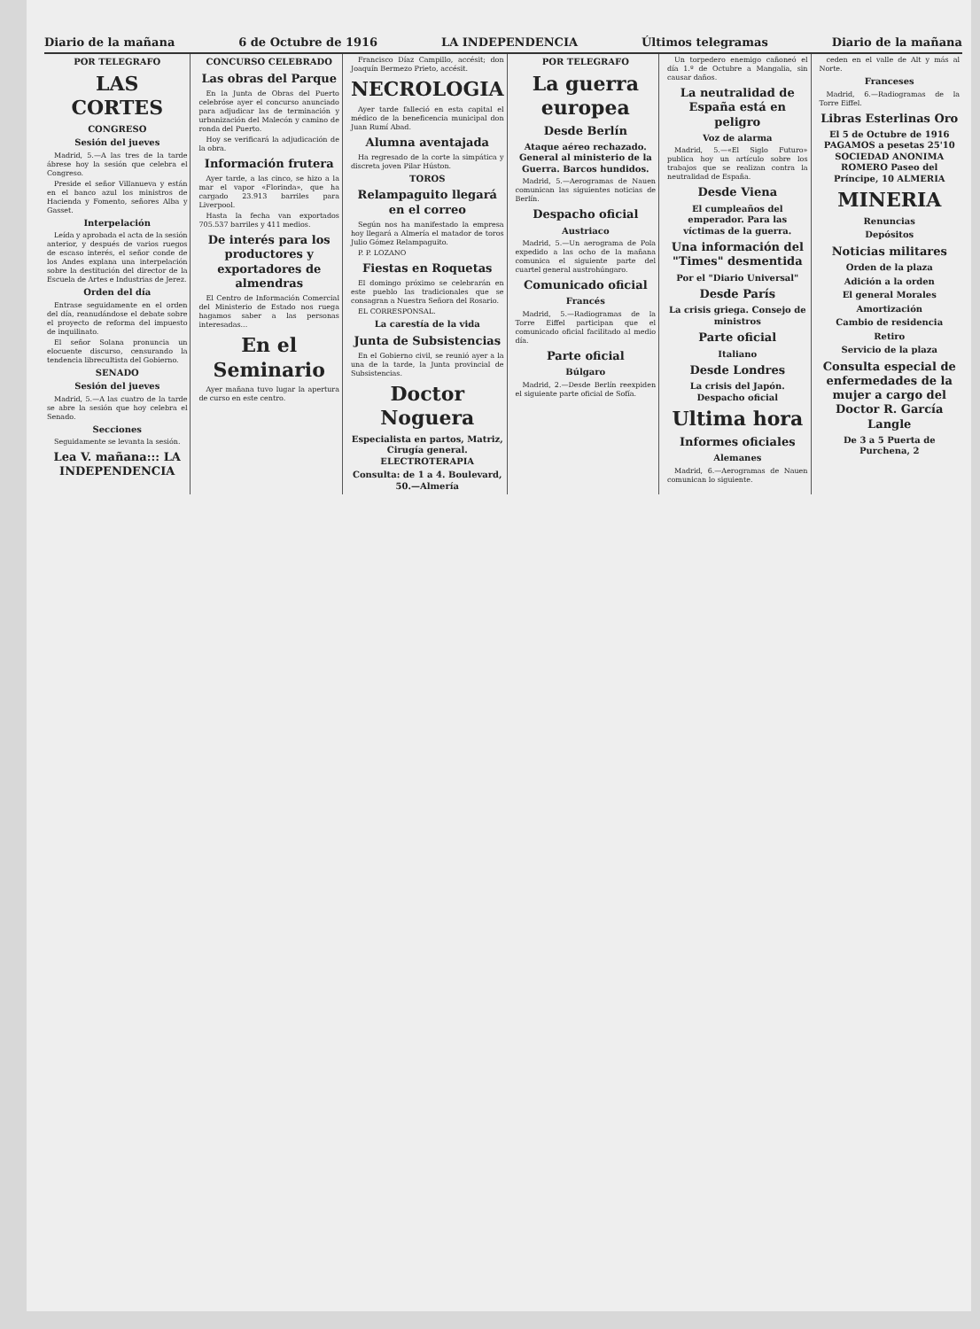Diario de la mañana 6 de Octubre de 1916 LA INDEPENDENCIA Últimos telegramas Diario de la mañana
POR TELEGRAFO
LAS CORTES
CONGRESO
Sesión del jueves
Madrid, 5.—A las tres de la tarde ábrese hoy la sesión que celebra el Congreso.
Preside el señor Villanueva y están en el banco azul los ministros de Hacienda y Fomento, señores Alba y Gasset.
Interpelación
Leída y aprobada el acta de la sesión anterior, y después de varios ruegos de escaso interés, el señor conde de los Andes explana una interpelación sobre la destitución del director de la Escuela de Artes e Industrias de Jerez.
Orden del día
Entrase seguidamente en el orden del día, reanudándose el debate sobre el proyecto de reforma del impuesto de inquilinato.
El señor Solana pronuncia un elocuente discurso, censurando la tendencia librecultista del Gobierno.
SENADO
Sesión del jueves
Madrid, 5.—A las cuatro de la tarde se abre la sesión que hoy celebra el Senado.
Secciones
Seguidamente se levanta la sesión.
Lea V. mañana::: LA INDEPENDENCIA
CONCURSO CELEBRADO
Las obras del Parque
En la Junta de Obras del Puerto celebróse ayer el concurso anunciado para adjudicar las de terminación y urbanización del Malecón y camino de ronda del Puerto.
Hoy se verificará la adjudicación de la obra.
Información frutera
Ayer tarde, a las cinco, se hizo a la mar el vapor «Florinda», que ha cargado 23.913 barriles para Liverpool.
Hasta la fecha van exportados 705.537 barriles y 411 medios.
De interés para los productores y exportadores de almendras
El Centro de Información Comercial del Ministerio de Estado nos ruega hagamos saber a las personas interesadas...
En el Seminario
Ayer mañana tuvo lugar la apertura de curso en este centro.
Francisco Díaz Campillo, accésit; don Joaquín Bermezo Prieto, accésit.
NECROLOGIA
Ayer tarde falleció en esta capital el médico de la beneficencia municipal don Juan Rumí Abad.
Alumna aventajada
Ha regresado de la corte la simpática y discreta joven Pilar Húston.
TOROS
Relampaguito llegará en el correo
Según nos ha manifestado la empresa hoy llegará a Almería el matador de toros Julio Gómez Relampaguito.
P. P. LOZANO
Fiestas en Roquetas
El domingo próximo se celebrarán en este pueblo las tradicionales que se consagran a Nuestra Señora del Rosario.
EL CORRESPONSAL.
La carestía de la vida
Junta de Subsistencias
En el Gobierno civil, se reunió ayer a la una de la tarde, la Junta provincial de Subsistencias.
Doctor Noguera
Especialista en partos, Matriz, Cirugía general. ELECTROTERAPIA
Consulta: de 1 a 4. Boulevard, 50.—Almería
POR TELEGRAFO
La guerra europea
Desde Berlín
Ataque aéreo rechazado. General al ministerio de la Guerra. Barcos hundidos.
Madrid, 5.—Aerogramas de Nauen comunican las siguientes noticias de Berlín.
Despacho oficial
Austriaco
Madrid, 5.—Un aerograma de Pola expedido a las ocho de la mañana comunica el siguiente parte del cuartel general austrohúngaro.
Comunicado oficial
Francés
Madrid, 5.—Radiogramas de la Torre Eiffel participan que el comunicado oficial facilitado al medio día.
Parte oficial
Búlgaro
Madrid, 2.—Desde Berlín reexpiden el siguiente parte oficial de Sofía.
Un torpedero enemigo cañoneó el día 1.º de Octubre a Mangalia, sin causar daños.
La neutralidad de España está en peligro
Voz de alarma
Madrid, 5.—«El Siglo Futuro» publica hoy un artículo sobre los trabajos que se realizan contra la neutralidad de España.
Desde Viena
El cumpleaños del emperador. Para las víctimas de la guerra.
Una información del "Times" desmentida
Por el "Diario Universal"
Desde París
La crisis griega. Consejo de ministros
Parte oficial
Italiano
Desde Londres
La crisis del Japón. Despacho oficial
Ultima hora
Informes oficiales
Alemanes
Madrid, 6.—Aerogramas de Nauen comunican lo siguiente.
ceden en el valle de Alt y más al Norte.
Franceses
Madrid, 6.—Radiogramas de la Torre Eiffel.
Libras Esterlinas Oro
El 5 de Octubre de 1916 PAGAMOS a pesetas 25'10 SOCIEDAD ANONIMA ROMERO Paseo del Príncipe, 10 ALMERIA
MINERIA
Renuncias
Depósitos
Noticias militares
Orden de la plaza
Adición a la orden
El general Morales
Amortización
Cambio de residencia
Retiro
Servicio de la plaza
Consulta especial de enfermedades de la mujer a cargo del Doctor R. García Langle
De 3 a 5 Puerta de Purchena, 2